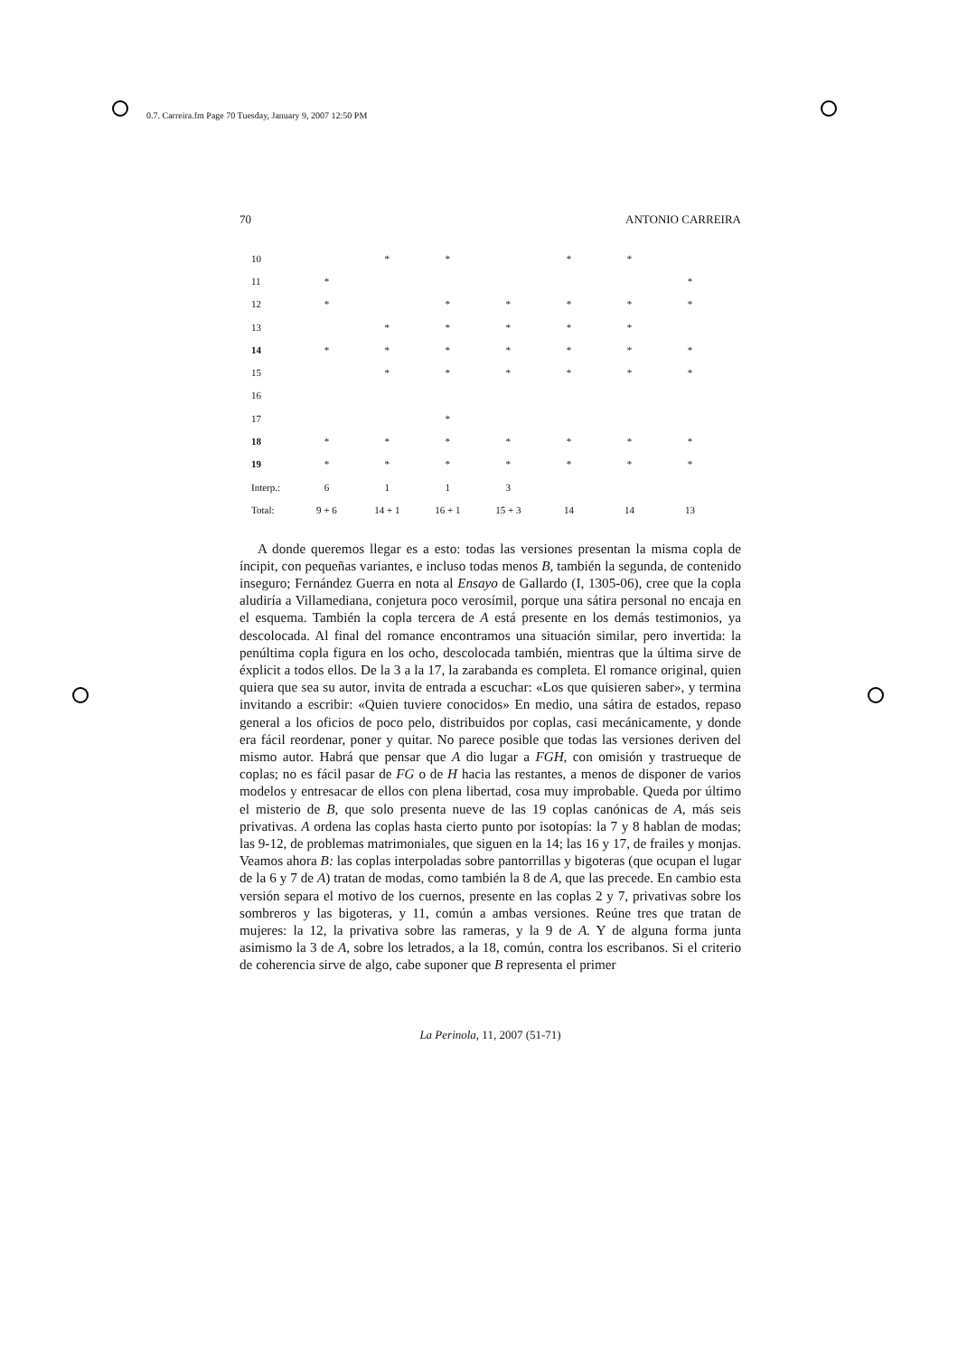0.7. Carreira.fm Page 70 Tuesday, January 9, 2007 12:50 PM
70 ANTONIO CARREIRA
| 10 | | * | * | | * | * | |
| 11 | * | | | | | | * |
| 12 | * | | * | * | * | * | * |
| 13 | | * | * | * | * | * | |
| 14 | * | * | * | * | * | * | * |
| 15 | | * | * | * | * | * | * |
| 16 | | | | | | | |
| 17 | | | * | | | | |
| 18 | * | * | * | * | * | * | * |
| 19 | * | * | * | * | * | * | * |
| Interp.: | 6 | 1 | 1 | 3 | | | |
| Total: | 9 + 6 | 14 + 1 | 16 + 1 | 15 + 3 | 14 | 14 | 13 |
A donde queremos llegar es a esto: todas las versiones presentan la misma copla de íncipit, con pequeñas variantes, e incluso todas menos B, también la segunda, de contenido inseguro; Fernández Guerra en nota al Ensayo de Gallardo (I, 1305-06), cree que la copla aludiría a Villamediana, conjetura poco verosímil, porque una sátira personal no encaja en el esquema. También la copla tercera de A está presente en los demás testimonios, ya descolocada. Al final del romance encontramos una situación similar, pero invertida: la penúltima copla figura en los ocho, descolocada también, mientras que la última sirve de éxplicit a todos ellos. De la 3 a la 17, la zarabanda es completa. El romance original, quien quiera que sea su autor, invita de entrada a escuchar: «Los que quisieren saber», y termina invitando a escribir: «Quien tuviere conocidos» En medio, una sátira de estados, repaso general a los oficios de poco pelo, distribuidos por coplas, casi mecánicamente, y donde era fácil reordenar, poner y quitar. No parece posible que todas las versiones deriven del mismo autor. Habrá que pensar que A dio lugar a FGH, con omisión y trastrueque de coplas; no es fácil pasar de FG o de H hacia las restantes, a menos de disponer de varios modelos y entresacar de ellos con plena libertad, cosa muy improbable. Queda por último el misterio de B, que solo presenta nueve de las 19 coplas canónicas de A, más seis privativas. A ordena las coplas hasta cierto punto por isotopías: la 7 y 8 hablan de modas; las 9-12, de problemas matrimoniales, que siguen en la 14; las 16 y 17, de frailes y monjas. Veamos ahora B: las coplas interpoladas sobre pantorrillas y bigoteras (que ocupan el lugar de la 6 y 7 de A) tratan de modas, como también la 8 de A, que las precede. En cambio esta versión separa el motivo de los cuernos, presente en las coplas 2 y 7, privativas sobre los sombreros y las bigoteras, y 11, común a ambas versiones. Reúne tres que tratan de mujeres: la 12, la privativa sobre las rameras, y la 9 de A. Y de alguna forma junta asimismo la 3 de A, sobre los letrados, a la 18, común, contra los escribanos. Si el criterio de coherencia sirve de algo, cabe suponer que B representa el primer
La Perinola, 11, 2007 (51-71)